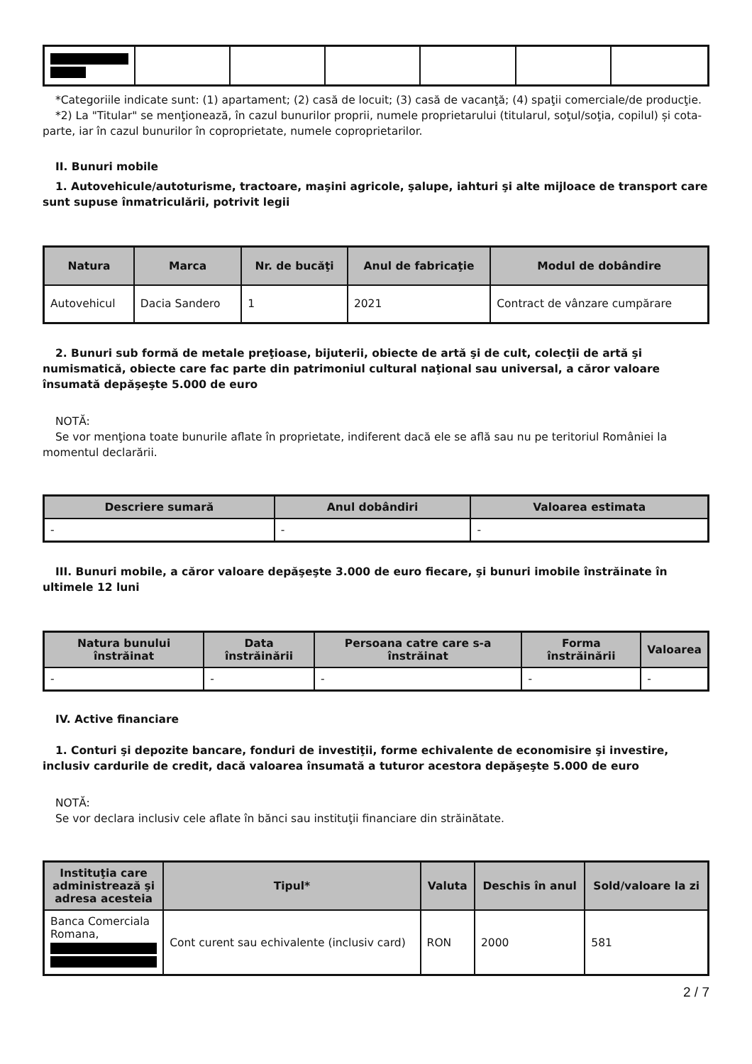*Categoriile indicate sunt: (1) apartament; (2) casă de locuit; (3) casă de vacanţă; (4) spaţii comerciale/de producţie.
*2) La "Titular" se menţionează, în cazul bunurilor proprii, numele proprietarului (titularul, soţul/soţia, copilul) și cota-parte, iar în cazul bunurilor în coproprietate, numele coproprietarilor.
II. Bunuri mobile
1. Autovehicule/autoturisme, tractoare, maşini agricole, şalupe, iahturi şi alte mijloace de transport care sunt supuse înmatriculării, potrivit legii
| Natura | Marca | Nr. de bucăţi | Anul de fabricaţie | Modul de dobândire |
| --- | --- | --- | --- | --- |
| Autovehicul | Dacia Sandero | 1 | 2021 | Contract de vânzare cumpărare |
2. Bunuri sub formă de metale preţioase, bijuterii, obiecte de artă şi de cult, colecţii de artă şi numismatică, obiecte care fac parte din patrimoniul cultural naţional sau universal, a căror valoare însumată depăşeşte 5.000 de euro
NOTĂ:
Se vor menţiona toate bunurile aflate în proprietate, indiferent dacă ele se află sau nu pe teritoriul României la momentul declarării.
| Descriere sumară | Anul dobândiri | Valoarea estimata |
| --- | --- | --- |
| - | - | - |
III. Bunuri mobile, a căror valoare depăşeşte 3.000 de euro fiecare, şi bunuri imobile înstrăinate în ultimele 12 luni
| Natura bunului înstrăinat | Data înstrăinării | Persoana catre care s-a înstrăinat | Forma înstrăinării | Valoarea |
| --- | --- | --- | --- | --- |
| - | - | - | - | - |
IV. Active financiare
1. Conturi şi depozite bancare, fonduri de investiţii, forme echivalente de economisire şi investire, inclusiv cardurile de credit, dacă valoarea însumată a tuturor acestora depăşeşte 5.000 de euro
NOTĂ:
Se vor declara inclusiv cele aflate în bănci sau instituţii financiare din străinătate.
| Instituţia care administrează şi adresa acesteia | Tipul* | Valuta | Deschis în anul | Sold/valoare la zi |
| --- | --- | --- | --- | --- |
| Banca Comerciala Romana, | Cont curent sau echivalente (inclusiv card) | RON | 2000 | 581 |
2 / 7